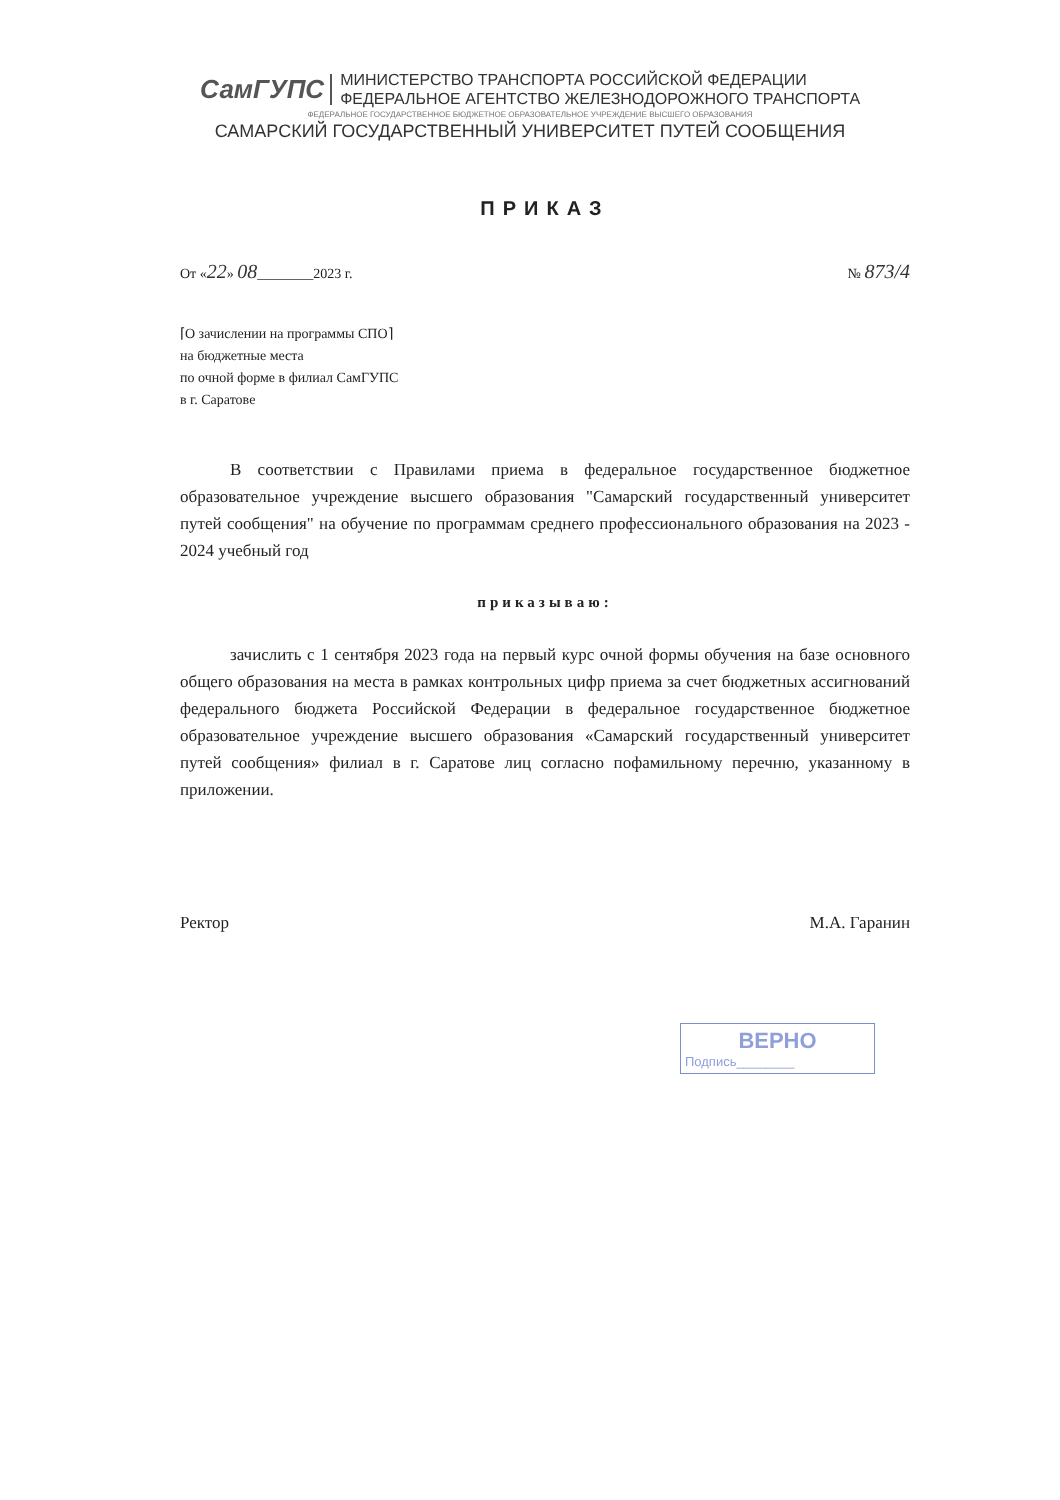СамГУПС
МИНИСТЕРСТВО ТРАНСПОРТА РОССИЙСКОЙ ФЕДЕРАЦИИ
ФЕДЕРАЛЬНОЕ АГЕНТСТВО ЖЕЛЕЗНОДОРОЖНОГО ТРАНСПОРТА
ФЕДЕРАЛЬНОЕ ГОСУДАРСТВЕННОЕ БЮДЖЕТНОЕ ОБРАЗОВАТЕЛЬНОЕ УЧРЕЖДЕНИЕ ВЫСШЕГО ОБРАЗОВАНИЯ
САМАРСКИЙ ГОСУДАРСТВЕННЫЙ УНИВЕРСИТЕТ ПУТЕЙ СООБЩЕНИЯ
ПРИКАЗ
От «22» 08________2023 г. № 873/4
⌈О зачислении на программы СПО⌉
на бюджетные места
по очной форме в филиал СамГУПС
в г. Саратове
В соответствии с Правилами приема в федеральное государственное бюджетное образовательное учреждение высшего образования "Самарский государственный университет путей сообщения" на обучение по программам среднего профессионального образования на 2023 - 2024 учебный год
приказываю:
зачислить с 1 сентября 2023 года на первый курс очной формы обучения на базе основного общего образования на места в рамках контрольных цифр приема за счет бюджетных ассигнований федерального бюджета Российской Федерации в федеральное государственное бюджетное образовательное учреждение высшего образования «Самарский государственный университет путей сообщения» филиал в г. Саратове лиц согласно пофамильному перечню, указанному в приложении.
Ректор М.А. Гаранин
ВЕРНО
Подпись________